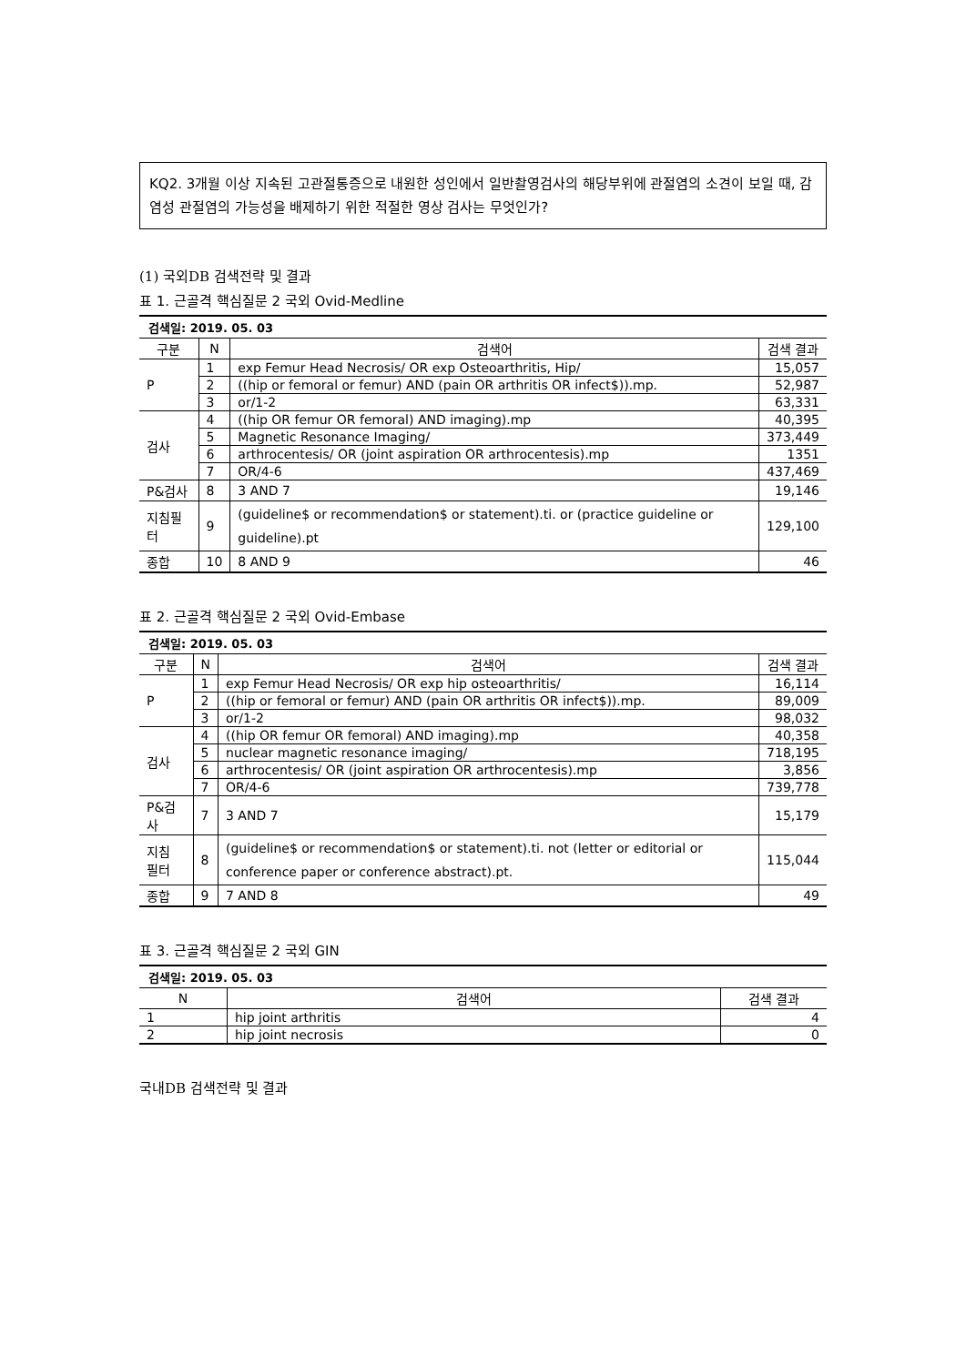KQ2. 3개월 이상 지속된 고관절통증으로 내원한 성인에서 일반촬영검사의 해당부위에 관절염의 소견이 보일 때, 감염성 관절염의 가능성을 배제하기 위한 적절한 영상 검사는 무엇인가?
(1) 국외DB 검색전략 및 결과
표 1. 근골격 핵심질문 2 국외 Ovid-Medline
검색일: 2019. 05. 03
| 구분 | N | 검색어 | 검색 결과 |
| --- | --- | --- | --- |
| P | 1 | exp Femur Head Necrosis/ OR exp Osteoarthritis, Hip/ | 15,057 |
| | 2 | ((hip or femoral or femur) AND (pain OR arthritis OR infect$)).mp. | 52,987 |
| | 3 | or/1-2 | 63,331 |
| 검사 | 4 | ((hip OR femur OR femoral) AND imaging).mp | 40,395 |
| | 5 | Magnetic Resonance Imaging/ | 373,449 |
| | 6 | arthrocentesis/ OR (joint aspiration OR arthrocentesis).mp | 1351 |
| | 7 | OR/4-6 | 437,469 |
| P&검사 | 8 | 3 AND 7 | 19,146 |
| 지침필터 | 9 | (guideline$ or recommendation$ or statement).ti. or (practice guideline or guideline).pt | 129,100 |
| 종합 | 10 | 8 AND 9 | 46 |
표 2. 근골격 핵심질문 2 국외 Ovid-Embase
검색일: 2019. 05. 03
| 구분 | N | 검색어 | 검색 결과 |
| --- | --- | --- | --- |
| P | 1 | exp Femur Head Necrosis/ OR exp hip osteoarthritis/ | 16,114 |
| | 2 | ((hip or femoral or femur) AND (pain OR arthritis OR infect$)).mp. | 89,009 |
| | 3 | or/1-2 | 98,032 |
| 검사 | 4 | ((hip OR femur OR femoral) AND imaging).mp | 40,358 |
| | 5 | nuclear magnetic resonance imaging/ | 718,195 |
| | 6 | arthrocentesis/ OR (joint aspiration OR arthrocentesis).mp | 3,856 |
| | 7 | OR/4-6 | 739,778 |
| P&검사 | 7 | 3 AND 7 | 15,179 |
| 지침 필터 | 8 | (guideline$ or recommendation$ or statement).ti. not (letter or editorial or conference paper or conference abstract).pt. | 115,044 |
| 종합 | 9 | 7 AND 8 | 49 |
표 3. 근골격 핵심질문 2 국외 GIN
검색일: 2019. 05. 03
| N | 검색어 | 검색 결과 |
| --- | --- | --- |
| 1 | hip joint arthritis | 4 |
| 2 | hip joint necrosis | 0 |
국내DB 검색전략 및 결과